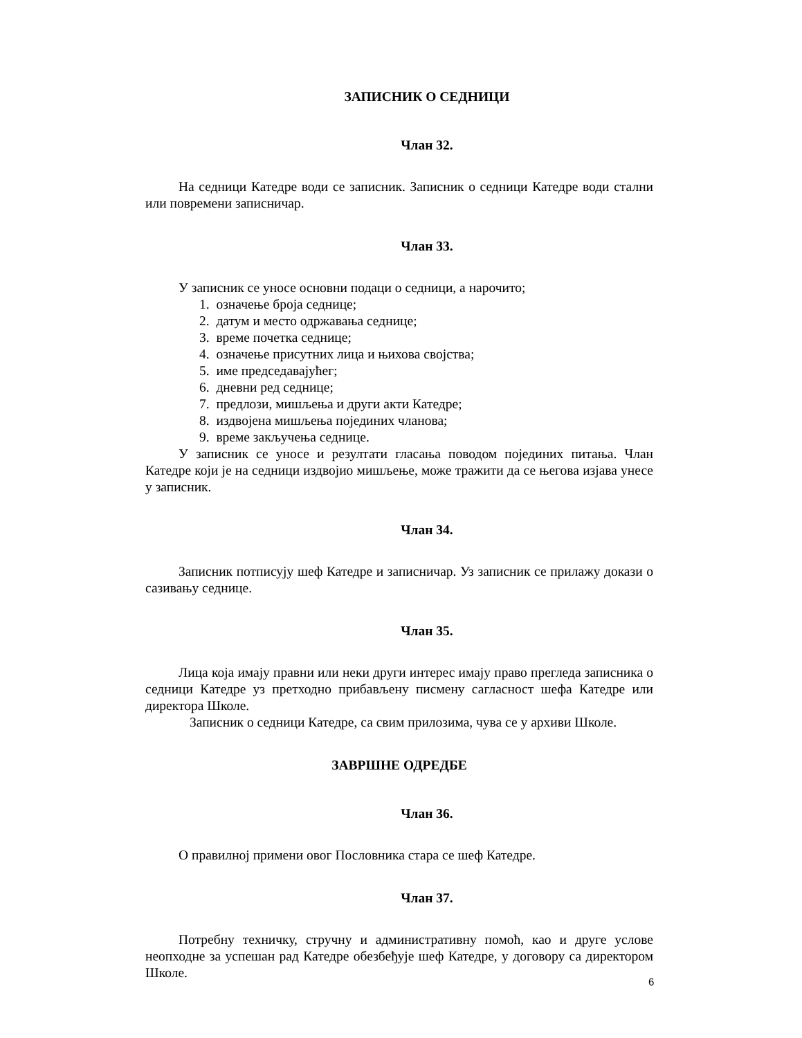ЗАПИСНИК О СЕДНИЦИ
Члан 32.
На седници Катедре води се записник. Записник о седници Катедре води стални или повремени записничар.
Члан 33.
У записник се уносе основни подаци о седници, а нарочито;
1. означење броја седнице;
2. датум и место одржавања седнице;
3. време почетка седнице;
4. означење присутних лица и њихова својства;
5. име председавајућег;
6. дневни ред седнице;
7. предлози, мишљења и други акти Катедре;
8. издвојена мишљења појединих чланова;
9. време закључења седнице.
У записник се уносе и резултати гласања поводом појединих питања. Члан Катедре који је на седници издвојио мишљење, може тражити да се његова изјава унесе у записник.
Члан 34.
Записник потписују шеф Катедре и записничар. Уз записник се прилажу докази о сазивању седнице.
Члан 35.
Лица која имају правни или неки други интерес имају право прегледа записника о седници Катедре уз претходно прибављену писмену сагласност шефа Катедре или директора Школе.
Записник о седници Катедре, са свим прилозима, чува се у архиви Школе.
ЗАВРШНЕ ОДРЕДБЕ
Члан 36.
О правилној примени овог Пословника стара се шеф Катедре.
Члан 37.
Потребну техничку, стручну и административну помоћ, као и друге услове неопходне за успешан рад Катедре обезбеђује шеф Катедре, у договору са директором Школе.
6